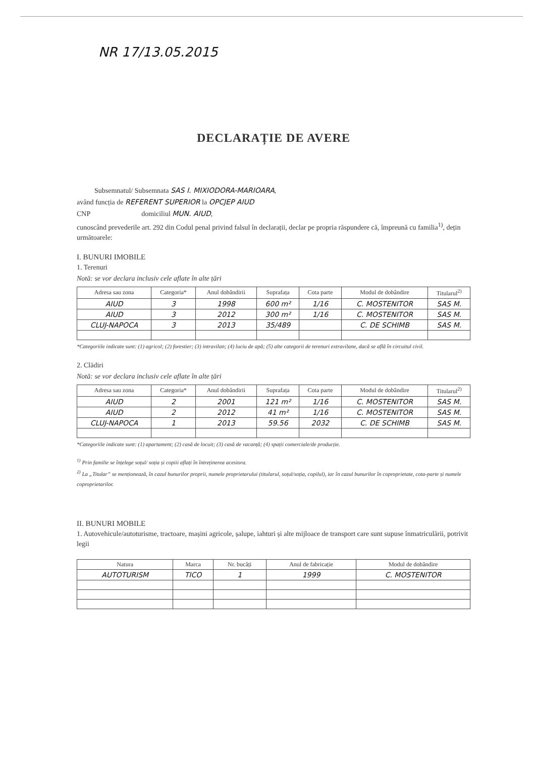NR 17/13.05.2015
DECLARAȚIE DE AVERE
Subsemnatul/ Subsemnata SAS I. MIXIODORA-MARIOARA,
având funcția de REFERENT SUPERIOR la OPCJEP AIUD
CNP domiciliul MUN. AIUD,
cunoscând prevederile art. 292 din Codul penal privind falsul în declarații, declar pe propria răspundere că, împreună cu familia<sup>1)</sup>, dețin următoarele:
I. BUNURI IMOBILE
1. Terenuri
Notă: se vor declara inclusiv cele aflate în alte țări
| Adresa sau zona | Categoria* | Anul dobândirii | Suprafața | Cota parte | Modul de dobândire | Titularul<sup>2)</sup> |
| --- | --- | --- | --- | --- | --- | --- |
| AIUD | 3 | 1998 | 600 m² | 1/16 | C. MOSTENITOR | SAS M. |
| AIUD | 3 | 2012 | 300 m² | 1/16 | C. MOSTENITOR | SAS M. |
| CLUJ-NAPOCA | 3 | 2013 | 35/489 | | C. DE SCHIMB | SAS M. |
*Categoriile indicate sunt: (1) agricol; (2) forestier; (3) intravilan; (4) luciu de apă; (5) alte categorii de terenuri extravilane, dacă se află în circuitul civil.
2. Clădiri
Notă: se vor declara inclusiv cele aflate în alte țări
| Adresa sau zona | Categoria* | Anul dobândirii | Suprafața | Cota parte | Modul de dobândire | Titularul<sup>2)</sup> |
| --- | --- | --- | --- | --- | --- | --- |
| AIUD | 2 | 2001 | 121 m² | 1/16 | C. MOSTENITOR | SAS M. |
| AIUD | 2 | 2012 | 41 m² | 1/16 | C. MOSTENITOR | SAS M. |
| CLUJ-NAPOCA | 1 | 2013 | 59.56 | 2032 | C. DE SCHIMB | SAS M. |
*Categoriile indicate sunt: (1) apartament; (2) casă de locuit; (3) casă de vacanță; (4) spații comerciale/de producție.
<sup>1)</sup> Prin familie se înțelege soțul/ soția și copiii aflați în întreținerea acesiora.
<sup>2)</sup> La „Titular” se menționează, în cazul bunurilor proprii, numele proprietarului (titularul, soțul/soția, copilul), iar în cazul bunurilor în coproprietate, cota-parte și numele coproprietarilor.
II. BUNURI MOBILE
1. Autovehicule/autoturisme, tractoare, mașini agricole, șalupe, iahturi și alte mijloace de transport care sunt supuse înmatriculării, potrivit legii
| Natura | Marca | Nr. bucăți | Anul de fabricație | Modul de dobândire |
| --- | --- | --- | --- | --- |
| AUTOTURISM | TICO | 1 | 1999 | C. MOSTENITOR |